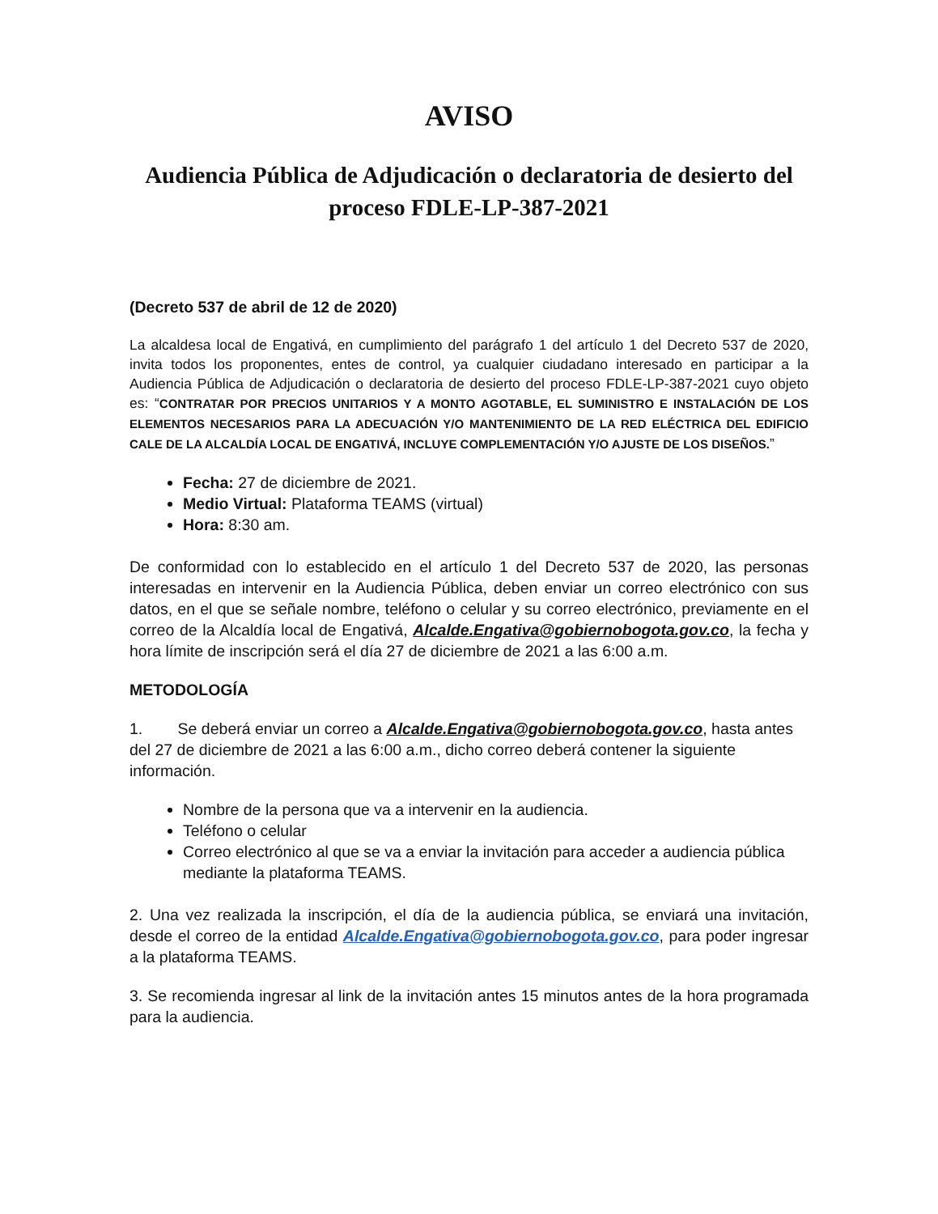AVISO
Audiencia Pública de Adjudicación o declaratoria de desierto del proceso FDLE-LP-387-2021
(Decreto 537 de abril de 12 de 2020)
La alcaldesa local de Engativá, en cumplimiento del parágrafo 1 del artículo 1 del Decreto 537 de 2020, invita todos los proponentes, entes de control, ya cualquier ciudadano interesado en participar a la Audiencia Pública de Adjudicación o declaratoria de desierto del proceso FDLE-LP-387-2021 cuyo objeto es: “CONTRATAR POR PRECIOS UNITARIOS Y A MONTO AGOTABLE, EL SUMINISTRO E INSTALACIÓN DE LOS ELEMENTOS NECESARIOS PARA LA ADECUACIÓN Y/O MANTENIMIENTO DE LA RED ELÉCTRICA DEL EDIFICIO CALE DE LA ALCALDÍA LOCAL DE ENGATIVÁ, INCLUYE COMPLEMENTACIÓN Y/O AJUSTE DE LOS DISEÑOS.”
Fecha: 27 de diciembre de 2021.
Medio Virtual: Plataforma TEAMS (virtual)
Hora: 8:30 am.
De conformidad con lo establecido en el artículo 1 del Decreto 537 de 2020, las personas interesadas en intervenir en la Audiencia Pública, deben enviar un correo electrónico con sus datos, en el que se señale nombre, teléfono o celular y su correo electrónico, previamente en el correo de la Alcaldía local de Engativá, Alcalde.Engativa@gobiernobogota.gov.co, la fecha y hora límite de inscripción será el día 27 de diciembre de 2021 a las 6:00 a.m.
METODOLOGÍA
1. Se deberá enviar un correo a Alcalde.Engativa@gobiernobogota.gov.co, hasta antes del 27 de diciembre de 2021 a las 6:00 a.m., dicho correo deberá contener la siguiente información.
Nombre de la persona que va a intervenir en la audiencia.
Teléfono o celular
Correo electrónico al que se va a enviar la invitación para acceder a audiencia pública mediante la plataforma TEAMS.
2. Una vez realizada la inscripción, el día de la audiencia pública, se enviará una invitación, desde el correo de la entidad Alcalde.Engativa@gobiernobogota.gov.co, para poder ingresar a la plataforma TEAMS.
3. Se recomienda ingresar al link de la invitación antes 15 minutos antes de la hora programada para la audiencia.